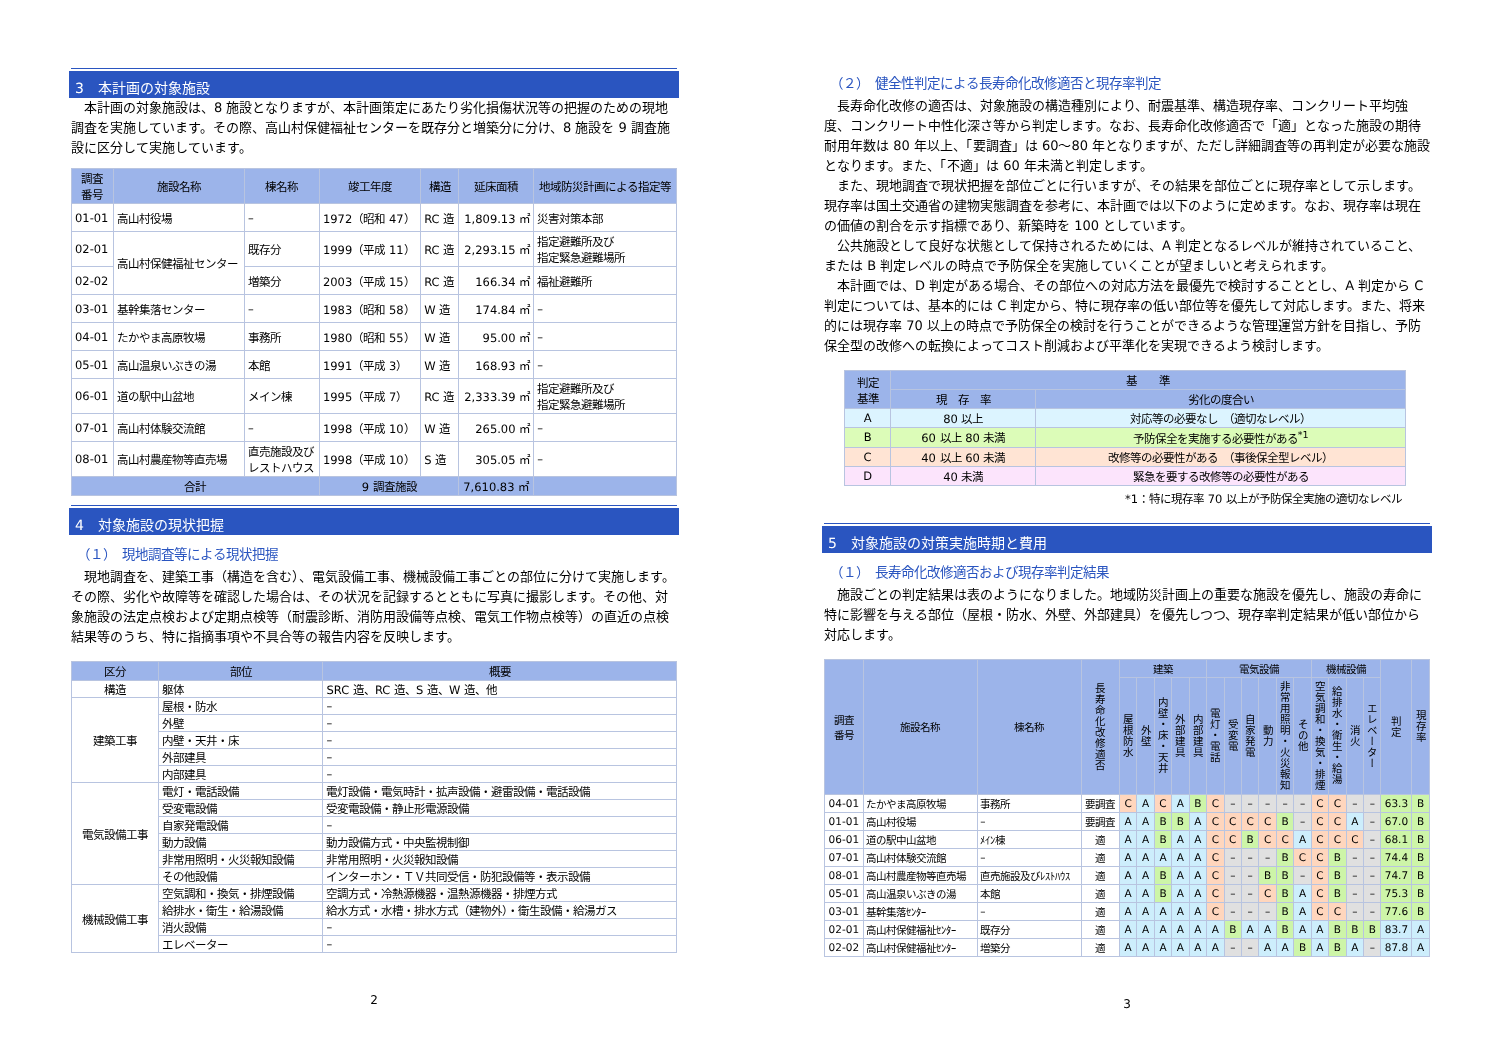3　本計画の対象施設
本計画の対象施設は、8 施設となりますが、本計画策定にあたり劣化損傷状況等の把握のための現地調査を実施しています。その際、高山村保健福祉センターを既存分と増築分に分け、8 施設を 9 調査施設に区分して実施しています。
| 調査 番号 | 施設名称 | 棟名称 | 竣工年度 | 構造 | 延床面積 | 地域防災計画による指定等 |
| --- | --- | --- | --- | --- | --- | --- |
| 01-01 | 高山村役場 | – | 1972（昭和 47） | RC 造 | 1,809.13 ㎡ | 災害対策本部 |
| 02-01 | 高山村保健福祉センター | 既存分 | 1999（平成 11） | RC 造 | 2,293.15 ㎡ | 指定避難所及び 指定緊急避難場所 |
| 02-02 | | 増築分 | 2003（平成 15） | RC 造 | 166.34 ㎡ | 福祉避難所 |
| 03-01 | 基幹集落センター | – | 1983（昭和 58） | W 造 | 174.84 ㎡ | – |
| 04-01 | たかやま高原牧場 | 事務所 | 1980（昭和 55） | W 造 | 95.00 ㎡ | – |
| 05-01 | 高山温泉いぶきの湯 | 本館 | 1991（平成 3） | W 造 | 168.93 ㎡ | – |
| 06-01 | 道の駅中山盆地 | メイン棟 | 1995（平成 7） | RC 造 | 2,333.39 ㎡ | 指定避難所及び 指定緊急避難場所 |
| 07-01 | 高山村体験交流館 | – | 1998（平成 10） | W 造 | 265.00 ㎡ | – |
| 08-01 | 高山村農産物等直売場 | 直売施設及び レストハウス | 1998（平成 10） | S 造 | 305.05 ㎡ | – |
| 合計 | | | 9 調査施設 | | 7,610.83 ㎡ | |
4　対象施設の現状把握
（１）　現地調査等による現状把握
現地調査を、建築工事（構造を含む）、電気設備工事、機械設備工事ごとの部位に分けて実施します。その際、劣化や故障等を確認した場合は、その状況を記録するとともに写真に撮影します。その他、対象施設の法定点検および定期点検等（耐震診断、消防用設備等点検、電気工作物点検等）の直近の点検結果等のうち、特に指摘事項や不具合等の報告内容を反映します。
| 区分 | 部位 | 概要 |
| --- | --- | --- |
| 構造 | 躯体 | SRC 造、RC 造、S 造、W 造、他 |
| 建築工事 | 屋根・防水 | – |
| | 外壁 | – |
| | 内壁・天井・床 | – |
| | 外部建具 | – |
| | 内部建具 | – |
| 電気設備工事 | 電灯・電話設備 | 電灯設備・電気時計・拡声設備・避雷設備・電話設備 |
| | 受変電設備 | 受変電設備・静止形電源設備 |
| | 自家発電設備 | – |
| | 動力設備 | 動力設備方式・中央監視制御 |
| | 非常用照明・火災報知設備 | 非常用照明・火災報知設備 |
| | その他設備 | インターホン・ＴＶ共同受信・防犯設備等・表示設備 |
| 機械設備工事 | 空気調和・換気・排煙設備 | 空調方式・冷熱源機器・温熱源機器・排煙方式 |
| | 給排水・衛生・給湯設備 | 給水方式・水槽・排水方式（建物外）・衛生設備・給湯ガス |
| | 消火設備 | – |
| | エレベーター | – |
2
（２）　健全性判定による長寿命化改修適否と現存率判定
長寿命化改修の適否は、対象施設の構造種別により、耐震基準、構造現存率、コンクリート平均強度、コンクリート中性化深さ等から判定します。なお、長寿命化改修適否で「適」となった施設の期待耐用年数は 80 年以上、「要調査」は 60～80 年となりますが、ただし詳細調査等の再判定が必要な施設となります。また、「不適」は 60 年未満と判定します。
また、現地調査で現状把握を部位ごとに行いますが、その結果を部位ごとに現存率として示します。現存率は国土交通省の建物実態調査を参考に、本計画では以下のように定めます。なお、現存率は現在の価値の割合を示す指標であり、新築時を 100 としています。
公共施設として良好な状態として保持されるためには、A 判定となるレベルが維持されていること、または B 判定レベルの時点で予防保全を実施していくことが望ましいと考えられます。
本計画では、D 判定がある場合、その部位への対応方法を最優先で検討することとし、A 判定から C 判定については、基本的には C 判定から、特に現存率の低い部位等を優先して対応します。また、将来的には現存率 70 以上の時点で予防保全の検討を行うことができるような管理運営方針を目指し、予防保全型の改修への転換によってコスト削減および平準化を実現できるよう検討します。
| 判定 基準 | 基 準 | |
| --- | --- | --- |
| | 現 存 率 | 劣化の度合い |
| A | 80 以上 | 対応等の必要なし （適切なレベル） |
| B | 60 以上 80 未満 | 予防保全を実施する必要性がある<sup>*1</sup> |
| C | 40 以上 60 未満 | 改修等の必要性がある （事後保全型レベル） |
| D | 40 未満 | 緊急を要する改修等の必要性がある |
*1：特に現存率 70 以上が予防保全実施の適切なレベル
5　対象施設の対策実施時期と費用
（１）　長寿命化改修適否および現存率判定結果
施設ごとの判定結果は表のようになりました。地域防災計画上の重要な施設を優先し、施設の寿命に特に影響を与える部位（屋根・防水、外壁、外部建具）を優先しつつ、現存率判定結果が低い部位から対応します。
| 調査 番号 | 施設名称 | 棟名称 | 長寿命化改修適否 | 建築 | | | | | 電気設備 | | | | | | 機械設備 | | | | 判定 | 現存率 |
| --- | --- | --- | --- | --- | --- | --- | --- | --- | --- | --- | --- | --- | --- | --- | --- | --- | --- | --- | --- | --- |
| | | | | 屋根防水 | 外壁 | 内壁・床・天井 | 外部建具 | 内部建具 | 電灯・電話 | 受変電 | 自家発電 | 動力 | 非常用照明・火災報知 | その他 | 空気調和・換気・排煙 | 給排水・衛生・給湯 | 消火 | エレベーター | | |
| 04-01 | たかやま高原牧場 | 事務所 | 要調査 | C | A | C | A | B | C | – | – | – | – | – | C | C | – | – | 63.3 | B |
| 01-01 | 高山村役場 | – | 要調査 | A | A | B | B | A | C | C | C | C | B | – | C | C | A | – | 67.0 | B |
| 06-01 | 道の駅中山盆地 | ﾒｲﾝ棟 | 適 | A | A | B | A | A | C | C | B | C | C | A | C | C | C | – | 68.1 | B |
| 07-01 | 高山村体験交流館 | – | 適 | A | A | A | A | A | C | – | – | – | B | C | C | B | – | – | 74.4 | B |
| 08-01 | 高山村農産物等直売場 | 直売施設及びﾚｽﾄﾊｳｽ | 適 | A | A | B | A | A | C | – | – | B | B | – | C | B | – | – | 74.7 | B |
| 05-01 | 高山温泉いぶきの湯 | 本館 | 適 | A | A | B | A | A | C | – | – | C | B | A | C | B | – | – | 75.3 | B |
| 03-01 | 基幹集落ｾﾝﾀｰ | – | 適 | A | A | A | A | A | C | – | – | – | B | A | C | C | – | – | 77.6 | B |
| 02-01 | 高山村保健福祉ｾﾝﾀｰ | 既存分 | 適 | A | A | A | A | A | A | B | A | A | B | A | A | B | B | B | 83.7 | A |
| 02-02 | 高山村保健福祉ｾﾝﾀｰ | 増築分 | 適 | A | A | A | A | A | A | – | – | A | A | B | A | B | A | – | 87.8 | A |
3